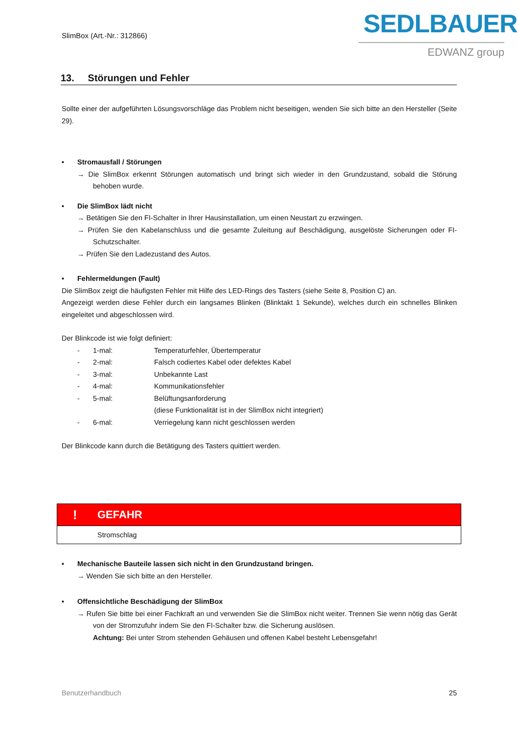SlimBox (Art.-Nr.: 312866)
SEDLBAUER
EDWANZ group
13. Störungen und Fehler
Sollte einer der aufgeführten Lösungsvorschläge das Problem nicht beseitigen, wenden Sie sich bitte an den Hersteller (Seite 29).
• Stromausfall / Störungen
→ Die SlimBox erkennt Störungen automatisch und bringt sich wieder in den Grundzustand, sobald die Störung behoben wurde.
• Die SlimBox lädt nicht
→ Betätigen Sie den FI-Schalter in Ihrer Hausinstallation, um einen Neustart zu erzwingen.
→ Prüfen Sie den Kabelanschluss und die gesamte Zuleitung auf Beschädigung, ausgelöste Sicherungen oder FI-Schutzschalter.
→ Prüfen Sie den Ladezustand des Autos.
• Fehlermeldungen (Fault)
Die SlimBox zeigt die häufigsten Fehler mit Hilfe des LED-Rings des Tasters (siehe Seite 8, Position C) an.
Angezeigt werden diese Fehler durch ein langsames Blinken (Blinktakt 1 Sekunde), welches durch ein schnelles Blinken eingeleitet und abgeschlossen wird.
Der Blinkcode ist wie folgt definiert:
| - | 1-mal: | Temperaturfehler, Übertemperatur |
| - | 2-mal: | Falsch codiertes Kabel oder defektes Kabel |
| - | 3-mal: | Unbekannte Last |
| - | 4-mal: | Kommunikationsfehler |
| - | 5-mal: | Belüftungsanforderung (diese Funktionalität ist in der SlimBox nicht integriert) |
| - | 6-mal: | Verriegelung kann nicht geschlossen werden |
Der Blinkcode kann durch die Betätigung des Tasters quittiert werden.
! GEFAHR
Stromschlag
• Mechanische Bauteile lassen sich nicht in den Grundzustand bringen.
→ Wenden Sie sich bitte an den Hersteller.
• Offensichtliche Beschädigung der SlimBox
→ Rufen Sie bitte bei einer Fachkraft an und verwenden Sie die SlimBox nicht weiter. Trennen Sie wenn nötig das Gerät von der Stromzufuhr indem Sie den FI-Schalter bzw. die Sicherung auslösen.
Achtung: Bei unter Strom stehenden Gehäusen und offenen Kabel besteht Lebensgefahr!
Benutzerhandbuch 25